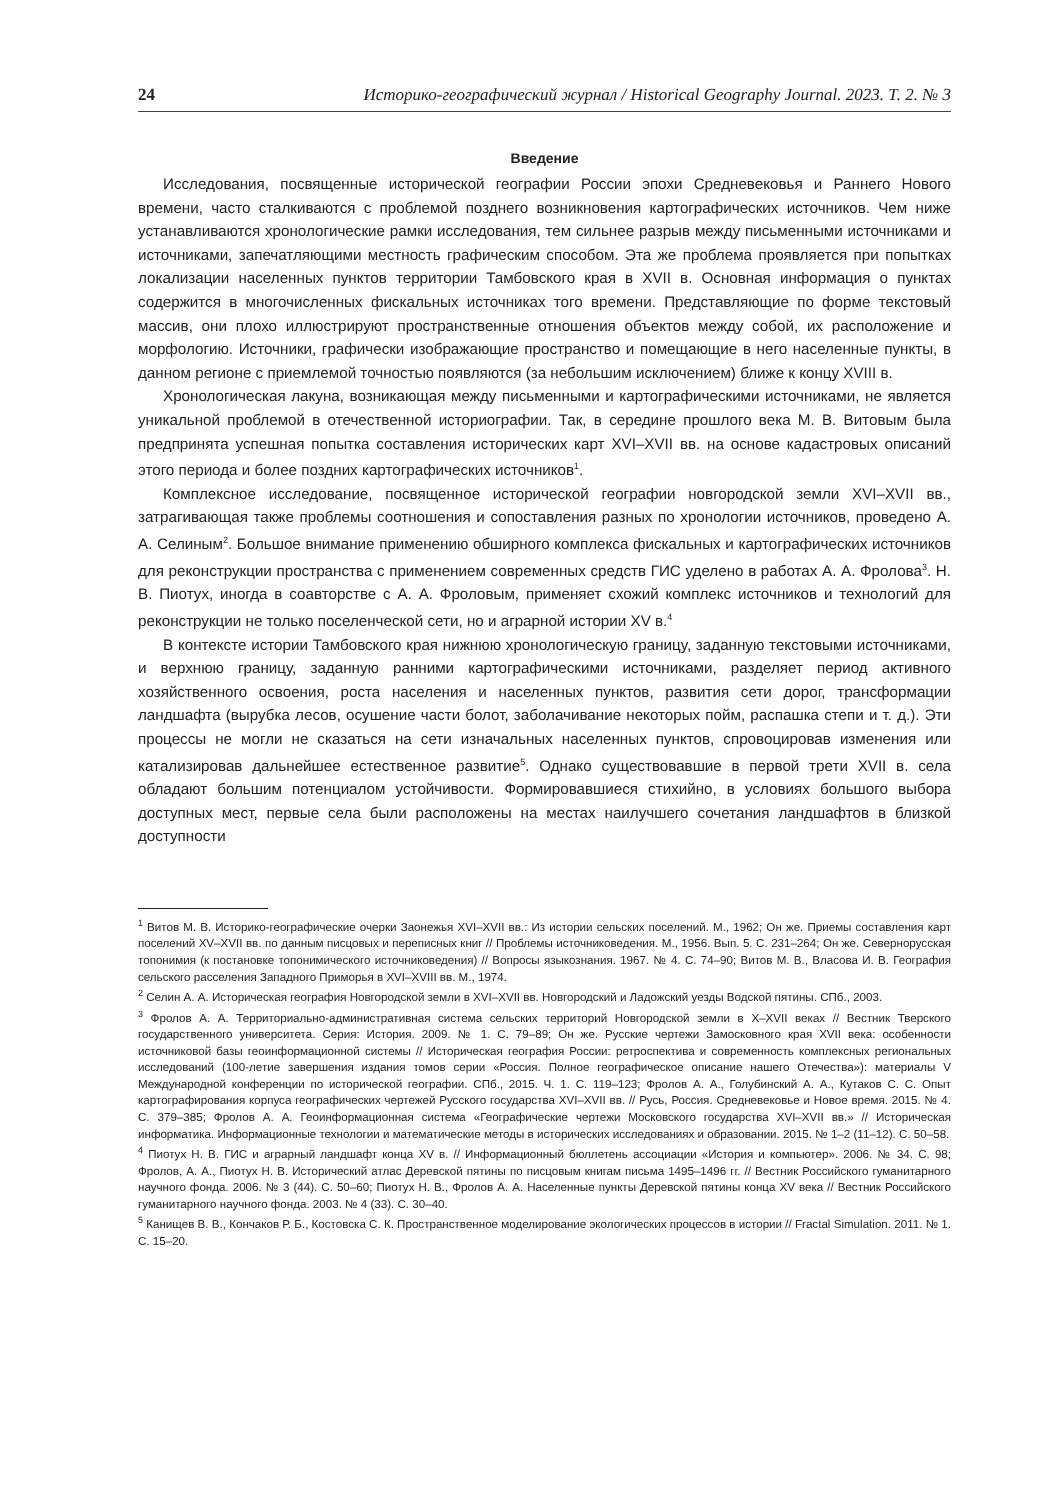24 Историко-географический журнал / Historical Geography Journal. 2023. Т. 2. № 3
Введение
Исследования, посвященные исторической географии России эпохи Средневековья и Раннего Нового времени, часто сталкиваются с проблемой позднего возникновения картографических источников. Чем ниже устанавливаются хронологические рамки исследования, тем сильнее разрыв между письменными источниками и источниками, запечатляющими местность графическим способом. Эта же проблема проявляется при попытках локализации населенных пунктов территории Тамбовского края в XVII в. Основная информация о пунктах содержится в многочисленных фискальных источниках того времени. Представляющие по форме текстовый массив, они плохо иллюстрируют пространственные отношения объектов между собой, их расположение и морфологию. Источники, графически изображающие пространство и помещающие в него населенные пункты, в данном регионе с приемлемой точностью появляются (за небольшим исключением) ближе к концу XVIII в.
Хронологическая лакуна, возникающая между письменными и картографическими источниками, не является уникальной проблемой в отечественной историографии. Так, в середине прошлого века М. В. Витовым была предпринята успешная попытка составления исторических карт XVI–XVII вв. на основе кадастровых описаний этого периода и более поздних картографических источников<sup>1</sup>.
Комплексное исследование, посвященное исторической географии новгородской земли XVI–XVII вв., затрагивающая также проблемы соотношения и сопоставления разных по хронологии источников, проведено А. А. Селиным<sup>2</sup>. Большое внимание применению обширного комплекса фискальных и картографических источников для реконструкции пространства с применением современных средств ГИС уделено в работах А. А. Фролова<sup>3</sup>. Н. В. Пиотух, иногда в соавторстве с А. А. Фроловым, применяет схожий комплекс источников и технологий для реконструкции не только поселенческой сети, но и аграрной истории XV в.<sup>4</sup>
В контексте истории Тамбовского края нижнюю хронологическую границу, заданную текстовыми источниками, и верхнюю границу, заданную ранними картографическими источниками, разделяет период активного хозяйственного освоения, роста населения и населенных пунктов, развития сети дорог, трансформации ландшафта (вырубка лесов, осушение части болот, заболачивание некоторых пойм, распашка степи и т. д.). Эти процессы не могли не сказаться на сети изначальных населенных пунктов, спровоцировав изменения или катализировав дальнейшее естественное развитие<sup>5</sup>. Однако существовавшие в первой трети XVII в. села обладают большим потенциалом устойчивости. Формировавшиеся стихийно, в условиях большого выбора доступных мест, первые села были расположены на местах наилучшего сочетания ландшафтов в близкой доступности
<sup>1</sup> Витов М. В. Историко-географические очерки Заонежья XVI–XVII вв.: Из истории сельских поселений. М., 1962; Он же. Приемы составления карт поселений XV–XVII вв. по данным писцовых и переписных книг // Проблемы источниковедения. М., 1956. Вып. 5. С. 231–264; Он же. Севернорусская топонимия (к постановке топонимического источниковедения) // Вопросы языкознания. 1967. № 4. С. 74–90; Витов М. В., Власова И. В. География сельского расселения Западного Приморья в XVI–XVIII вв. М., 1974.
<sup>2</sup> Селин А. А. Историческая география Новгородской земли в XVI–XVII вв. Новгородский и Ладожский уезды Водской пятины. СПб., 2003.
<sup>3</sup> Фролов А. А. Территориально-административная система сельских территорий Новгородской земли в X–XVII веках // Вестник Тверского государственного университета. Серия: История. 2009. № 1. С. 79–89; Он же. Русские чертежи Замосковного края XVII века: особенности источниковой базы геоинформационной системы // Историческая география России: ретроспектива и современность комплексных региональных исследований (100-летие завершения издания томов серии «Россия. Полное географическое описание нашего Отечества»): материалы V Международной конференции по исторической географии. СПб., 2015. Ч. 1. С. 119–123; Фролов А. А., Голубинский А. А., Кутаков С. С. Опыт картографирования корпуса географических чертежей Русского государства XVI–XVII вв. // Русь, Россия. Средневековье и Новое время. 2015. № 4. С. 379–385; Фролов А. А. Геоинформационная система «Географические чертежи Московского государства XVI–XVII вв.» // Историческая информатика. Информационные технологии и математические методы в исторических исследованиях и образовании. 2015. № 1–2 (11–12). С. 50–58.
<sup>4</sup> Пиотух Н. В. ГИС и аграрный ландшафт конца XV в. // Информационный бюллетень ассоциации «История и компьютер». 2006. № 34. С. 98; Фролов, А. А., Пиотух Н. В. Исторический атлас Деревской пятины по писцовым книгам письма 1495–1496 гг. // Вестник Российского гуманитарного научного фонда. 2006. № 3 (44). С. 50–60; Пиотух Н. В., Фролов А. А. Населенные пункты Деревской пятины конца XV века // Вестник Российского гуманитарного научного фонда. 2003. № 4 (33). С. 30–40.
<sup>5</sup> Канищев В. В., Кончаков Р. Б., Костовска С. К. Пространственное моделирование экологических процессов в истории // Fractal Simulation. 2011. № 1. С. 15–20.